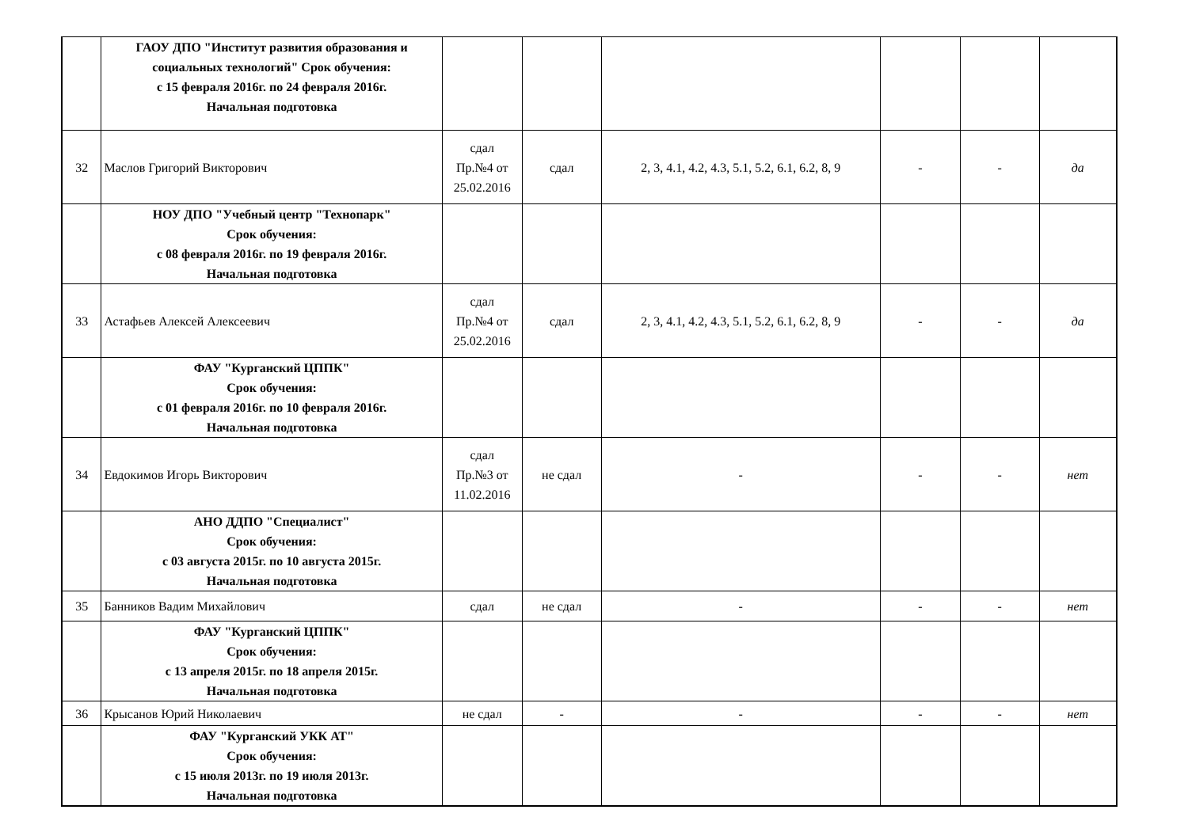| | ГАОУ ДПО "Институт развития образования и социальных технологий" Срок обучения: с 15 февраля 2016г. по 24 февраля 2016г. Начальная подготовка | | | | | | |
| 32 | Маслов Григорий Викторович | сдал Пр.№4 от 25.02.2016 | сдал | 2, 3, 4.1, 4.2, 4.3, 5.1, 5.2, 6.1, 6.2, 8, 9 | - | - | да |
| | НОУ ДПО "Учебный центр "Технопарк" Срок обучения: с 08 февраля 2016г. по 19 февраля 2016г. Начальная подготовка | | | | | | |
| 33 | Астафьев Алексей Алексеевич | сдал Пр.№4 от 25.02.2016 | сдал | 2, 3, 4.1, 4.2, 4.3, 5.1, 5.2, 6.1, 6.2, 8, 9 | - | - | да |
| | ФАУ "Курганский ЦППК" Срок обучения: с 01 февраля 2016г. по 10 февраля 2016г. Начальная подготовка | | | | | | |
| 34 | Евдокимов Игорь Викторович | сдал Пр.№3 от 11.02.2016 | не сдал | - | - | - | нет |
| | АНО ДДПО "Специалист" Срок обучения: с 03 августа 2015г. по 10 августа 2015г. Начальная подготовка | | | | | | |
| 35 | Банников Вадим Михайлович | сдал | не сдал | - | - | - | нет |
| | ФАУ "Курганский ЦППК" Срок обучения: с 13 апреля 2015г. по 18 апреля 2015г. Начальная подготовка | | | | | | |
| 36 | Крысанов Юрий Николаевич | не сдал | - | - | - | - | нет |
| | ФАУ "Курганский УКК АТ" Срок обучения: с 15 июля 2013г. по 19 июля 2013г. Начальная подготовка | | | | | | |